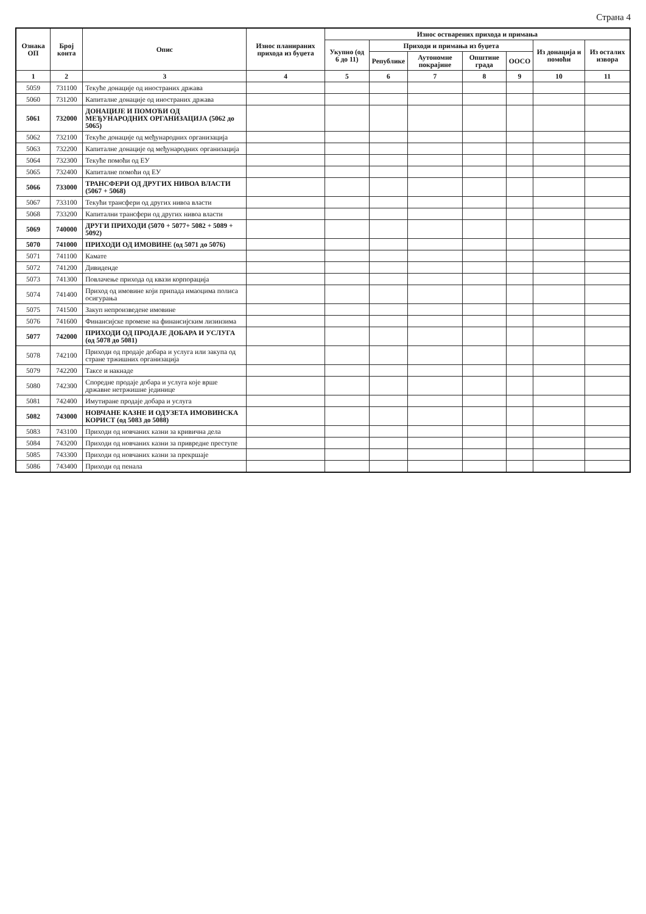Страна 4
| Ознака ОП | Број конта | Опис | Износ планираних прихода из буџета | Износ остварених прихода и примања | | | | | | |
| --- | --- | --- | --- | --- | --- | --- | --- | --- | --- | --- |
| | | | | Укупно (од 6 до 11) | Приходи и примања из буџета | | | | Из донација и помоћи | Из осталих извора |
| | | | | | Републике | Аутономне покрајине | Општине града | ООСО | | |
| 1 | 2 | 3 | 4 | 5 | 6 | 7 | 8 | 9 | 10 | 11 |
| 5059 | 731100 | Текуће донације од иностраних држава | | | | | | | | |
| 5060 | 731200 | Капиталне донације од иностраних држава | | | | | | | | |
| 5061 | 732000 | ДОНАЦИЈЕ И ПОМОЋИ ОД МЕЂУНАРОДНИХ ОРГАНИЗАЦИЈА (5062 до 5065) | | | | | | | | |
| 5062 | 732100 | Текуће донације од међународних организација | | | | | | | | |
| 5063 | 732200 | Капиталне донације од међународних организација | | | | | | | | |
| 5064 | 732300 | Текуће помоћи од ЕУ | | | | | | | | |
| 5065 | 732400 | Капиталне помоћи од ЕУ | | | | | | | | |
| 5066 | 733000 | ТРАНСФЕРИ ОД ДРУГИХ НИВОА ВЛАСТИ (5067 + 5068) | | | | | | | | |
| 5067 | 733100 | Текући трансфери од других нивоа власти | | | | | | | | |
| 5068 | 733200 | Капитални трансфери од других нивоа власти | | | | | | | | |
| 5069 | 740000 | ДРУГИ ПРИХОДИ (5070 + 5077+ 5082 + 5089 + 5092) | | | | | | | | |
| 5070 | 741000 | ПРИХОДИ ОД ИМОВИНЕ (од 5071 до 5076) | | | | | | | | |
| 5071 | 741100 | Камате | | | | | | | | |
| 5072 | 741200 | Дивиденде | | | | | | | | |
| 5073 | 741300 | Повлачење прихода од квази корпорација | | | | | | | | |
| 5074 | 741400 | Приход од имовине који припада имаоцима полиса осигурања | | | | | | | | |
| 5075 | 741500 | Закуп непроизведене имовине | | | | | | | | |
| 5076 | 741600 | Финансијске промене на финансијским лизинзима | | | | | | | | |
| 5077 | 742000 | ПРИХОДИ ОД ПРОДАЈЕ ДОБАРА И УСЛУГА (од 5078 до 5081) | | | | | | | | |
| 5078 | 742100 | Приходи од продаје добара и услуга или закупа од стране тржишних организација | | | | | | | | |
| 5079 | 742200 | Таксе и накнаде | | | | | | | | |
| 5080 | 742300 | Споредне продаје добара и услуга које врше државне нетржишне јединице | | | | | | | | |
| 5081 | 742400 | Имутиране продаје добара и услуга | | | | | | | | |
| 5082 | 743000 | НОВЧАНЕ КАЗНЕ И ОДУЗЕТА ИМОВИНСКА КОРИСТ (од 5083 до 5088) | | | | | | | | |
| 5083 | 743100 | Приходи од новчаних казни за кривична дела | | | | | | | | |
| 5084 | 743200 | Приходи од новчаних казни за привредне преступе | | | | | | | | |
| 5085 | 743300 | Приходи од новчаних казни за прекршаје | | | | | | | | |
| 5086 | 743400 | Приходи од пенала | | | | | | | | |